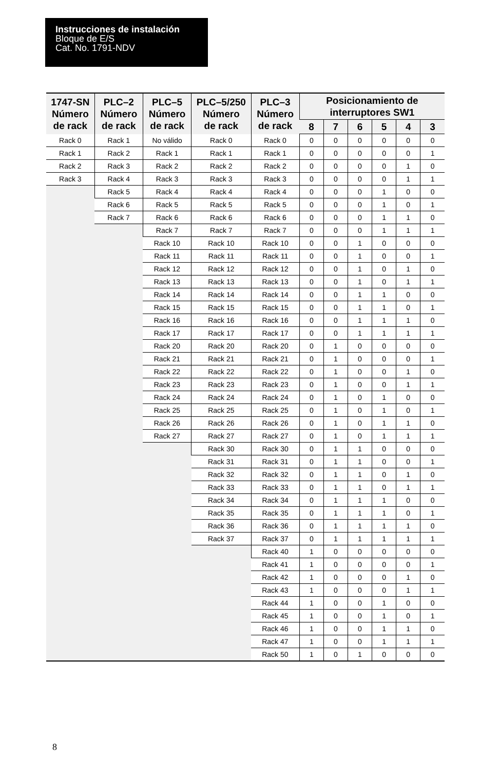Instrucciones de instalación
Bloque de E/S
Cat. No. 1791-NDV
| 1747-SN Número de rack | PLC–2 Número de rack | PLC–5 Número de rack | PLC–5/250 Número de rack | PLC–3 Número de rack | Posicionamiento de interruptores SW1 | | | | | |
| --- | --- | --- | --- | --- | --- | --- | --- | --- | --- | --- |
| | | | | | 8 | 7 | 6 | 5 | 4 | 3 |
| Rack 0 | Rack 1 | No válido | Rack 0 | Rack 0 | 0 | 0 | 0 | 0 | 0 | 0 |
| Rack 1 | Rack 2 | Rack 1 | Rack 1 | Rack 1 | 0 | 0 | 0 | 0 | 0 | 1 |
| Rack 2 | Rack 3 | Rack 2 | Rack 2 | Rack 2 | 0 | 0 | 0 | 0 | 1 | 0 |
| Rack 3 | Rack 4 | Rack 3 | Rack 3 | Rack 3 | 0 | 0 | 0 | 0 | 1 | 1 |
| | Rack 5 | Rack 4 | Rack 4 | Rack 4 | 0 | 0 | 0 | 1 | 0 | 0 |
| | Rack 6 | Rack 5 | Rack 5 | Rack 5 | 0 | 0 | 0 | 1 | 0 | 1 |
| | Rack 7 | Rack 6 | Rack 6 | Rack 6 | 0 | 0 | 0 | 1 | 1 | 0 |
| | | Rack 7 | Rack 7 | Rack 7 | 0 | 0 | 0 | 1 | 1 | 1 |
| | | Rack 10 | Rack 10 | Rack 10 | 0 | 0 | 1 | 0 | 0 | 0 |
| | | Rack 11 | Rack 11 | Rack 11 | 0 | 0 | 1 | 0 | 0 | 1 |
| | | Rack 12 | Rack 12 | Rack 12 | 0 | 0 | 1 | 0 | 1 | 0 |
| | | Rack 13 | Rack 13 | Rack 13 | 0 | 0 | 1 | 0 | 1 | 1 |
| | | Rack 14 | Rack 14 | Rack 14 | 0 | 0 | 1 | 1 | 0 | 0 |
| | | Rack 15 | Rack 15 | Rack 15 | 0 | 0 | 1 | 1 | 0 | 1 |
| | | Rack 16 | Rack 16 | Rack 16 | 0 | 0 | 1 | 1 | 1 | 0 |
| | | Rack 17 | Rack 17 | Rack 17 | 0 | 0 | 1 | 1 | 1 | 1 |
| | | Rack 20 | Rack 20 | Rack 20 | 0 | 1 | 0 | 0 | 0 | 0 |
| | | Rack 21 | Rack 21 | Rack 21 | 0 | 1 | 0 | 0 | 0 | 1 |
| | | Rack 22 | Rack 22 | Rack 22 | 0 | 1 | 0 | 0 | 1 | 0 |
| | | Rack 23 | Rack 23 | Rack 23 | 0 | 1 | 0 | 0 | 1 | 1 |
| | | Rack 24 | Rack 24 | Rack 24 | 0 | 1 | 0 | 1 | 0 | 0 |
| | | Rack 25 | Rack 25 | Rack 25 | 0 | 1 | 0 | 1 | 0 | 1 |
| | | Rack 26 | Rack 26 | Rack 26 | 0 | 1 | 0 | 1 | 1 | 0 |
| | | Rack 27 | Rack 27 | Rack 27 | 0 | 1 | 0 | 1 | 1 | 1 |
| | | | Rack 30 | Rack 30 | 0 | 1 | 1 | 0 | 0 | 0 |
| | | | Rack 31 | Rack 31 | 0 | 1 | 1 | 0 | 0 | 1 |
| | | | Rack 32 | Rack 32 | 0 | 1 | 1 | 0 | 1 | 0 |
| | | | Rack 33 | Rack 33 | 0 | 1 | 1 | 0 | 1 | 1 |
| | | | Rack 34 | Rack 34 | 0 | 1 | 1 | 1 | 0 | 0 |
| | | | Rack 35 | Rack 35 | 0 | 1 | 1 | 1 | 0 | 1 |
| | | | Rack 36 | Rack 36 | 0 | 1 | 1 | 1 | 1 | 0 |
| | | | Rack 37 | Rack 37 | 0 | 1 | 1 | 1 | 1 | 1 |
| | | | | Rack 40 | 1 | 0 | 0 | 0 | 0 | 0 |
| | | | | Rack 41 | 1 | 0 | 0 | 0 | 0 | 1 |
| | | | | Rack 42 | 1 | 0 | 0 | 0 | 1 | 0 |
| | | | | Rack 43 | 1 | 0 | 0 | 0 | 1 | 1 |
| | | | | Rack 44 | 1 | 0 | 0 | 1 | 0 | 0 |
| | | | | Rack 45 | 1 | 0 | 0 | 1 | 0 | 1 |
| | | | | Rack 46 | 1 | 0 | 0 | 1 | 1 | 0 |
| | | | | Rack 47 | 1 | 0 | 0 | 1 | 1 | 1 |
| | | | | Rack 50 | 1 | 0 | 1 | 0 | 0 | 0 |
8